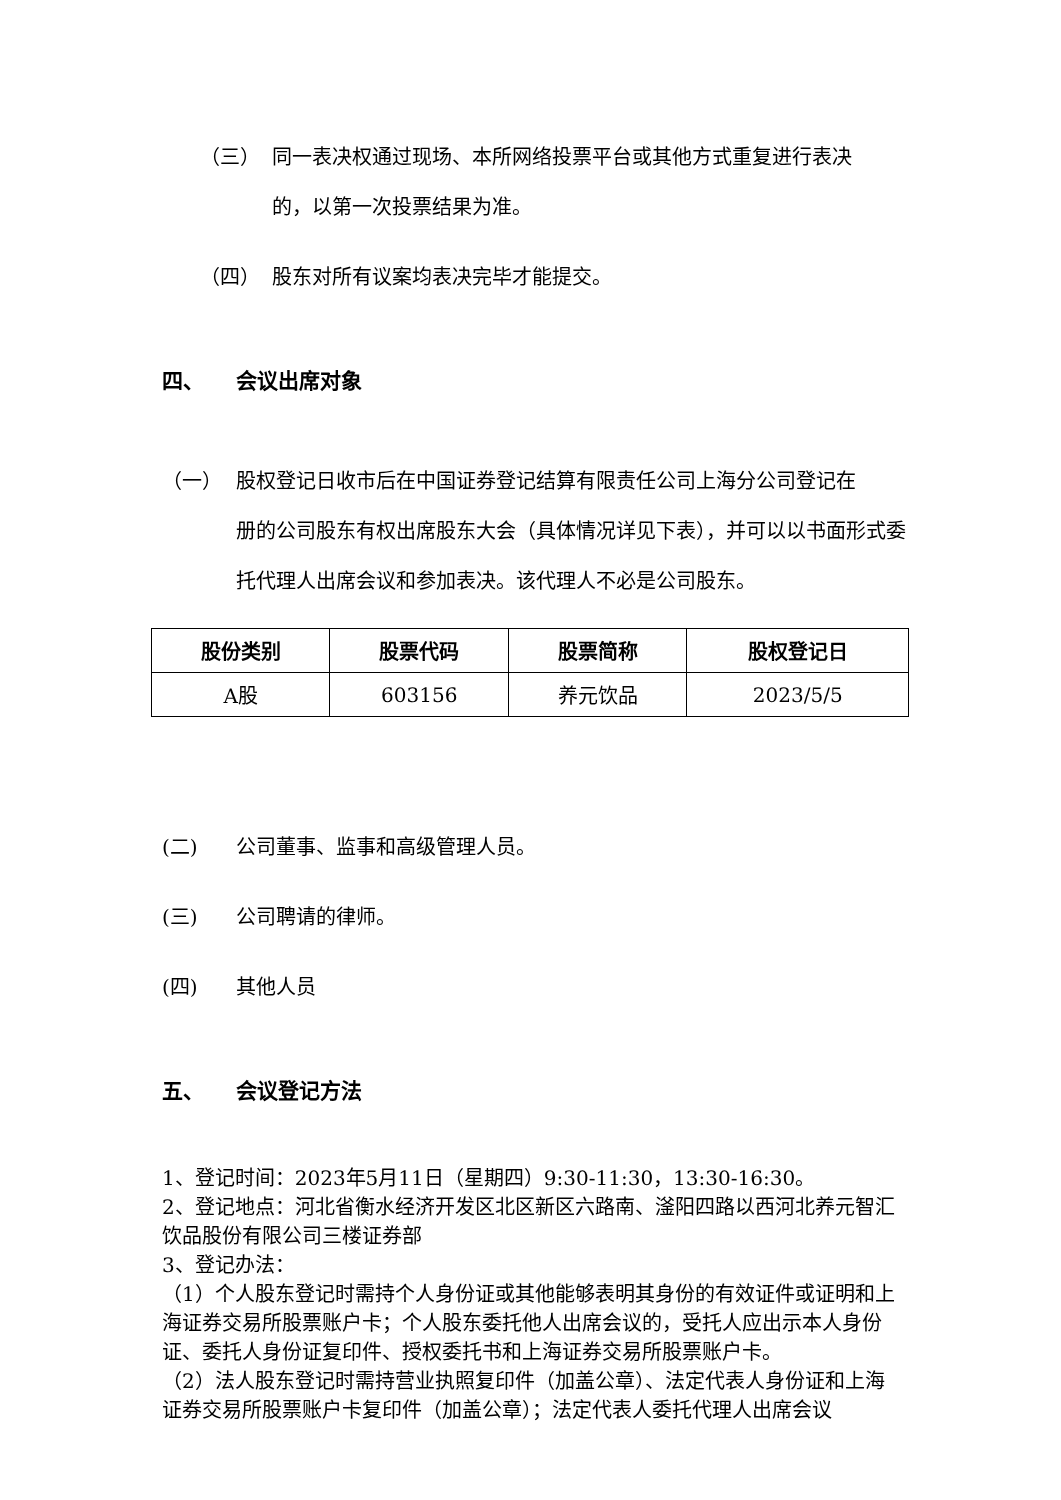（三） 同一表决权通过现场、本所网络投票平台或其他方式重复进行表决
的，以第一次投票结果为准。
（四） 股东对所有议案均表决完毕才能提交。
四、 会议出席对象
（一） 股权登记日收市后在中国证券登记结算有限责任公司上海分公司登记在
册的公司股东有权出席股东大会（具体情况详见下表），并可以以书面形式委
托代理人出席会议和参加表决。该代理人不必是公司股东。
| 股份类别 | 股票代码 | 股票简称 | 股权登记日 |
| --- | --- | --- | --- |
| A股 | 603156 | 养元饮品 | 2023/5/5 |
(二) 公司董事、监事和高级管理人员。
(三) 公司聘请的律师。
(四) 其他人员
五、 会议登记方法
1、登记时间：2023年5月11日（星期四）9:30-11:30，13:30-16:30。
2、登记地点：河北省衡水经济开发区北区新区六路南、滏阳四路以西河北养元智汇饮品股份有限公司三楼证券部
3、登记办法：
（1）个人股东登记时需持个人身份证或其他能够表明其身份的有效证件或证明和上海证券交易所股票账户卡；个人股东委托他人出席会议的，受托人应出示本人身份证、委托人身份证复印件、授权委托书和上海证券交易所股票账户卡。
（2）法人股东登记时需持营业执照复印件（加盖公章）、法定代表人身份证和上海证券交易所股票账户卡复印件（加盖公章）；法定代表人委托代理人出席会议